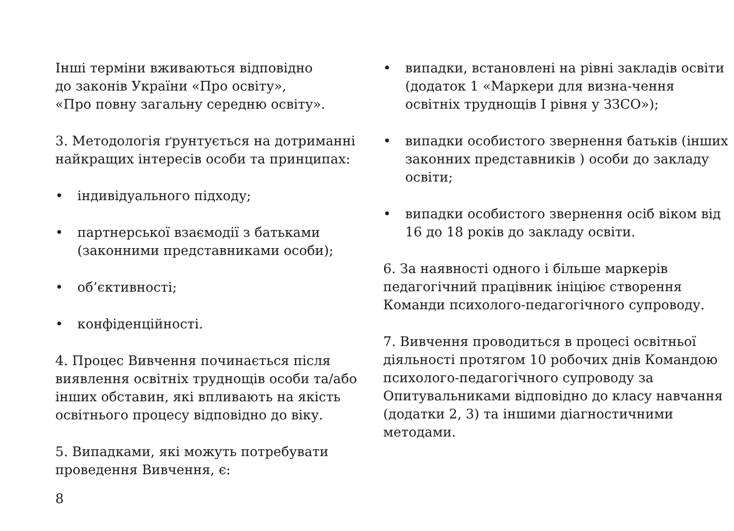Інші терміни вживаються відповідно
до законів України «Про освіту»,
«Про повну загальну середню освіту».
3. Методологія ґрунтується на дотриманні найкращих інтересів особи та принципах:
• індивідуального підходу;
• партнерської взаємодії з батьками (законними представниками особи);
• об’єктивності;
• конфіденційності.
4. Процес Вивчення починається після виявлення освітніх труднощів особи та/або інших обставин, які впливають на якість освітнього процесу відповідно до віку.
5. Випадками, які можуть потребувати проведення Вивчення, є:
• випадки, встановлені на рівні закладів освіти (додаток 1 «Маркери для визна-чення освітніх труднощів І рівня у ЗЗСО»);
• випадки особистого звернення батьків (інших законних представників ) особи до закладу освіти;
• випадки особистого звернення осіб віком від 16 до 18 років до закладу освіти.
6. За наявності одного і більше маркерів педагогічний працівник ініціює створення Команди психолого-педагогічного супроводу.
7. Вивчення проводиться в процесі освітньої діяльності протягом 10 робочих днів Командою психолого-педагогічного супроводу за Опитувальниками відповідно до класу навчання (додатки 2, 3) та іншими діагностичними методами.
8